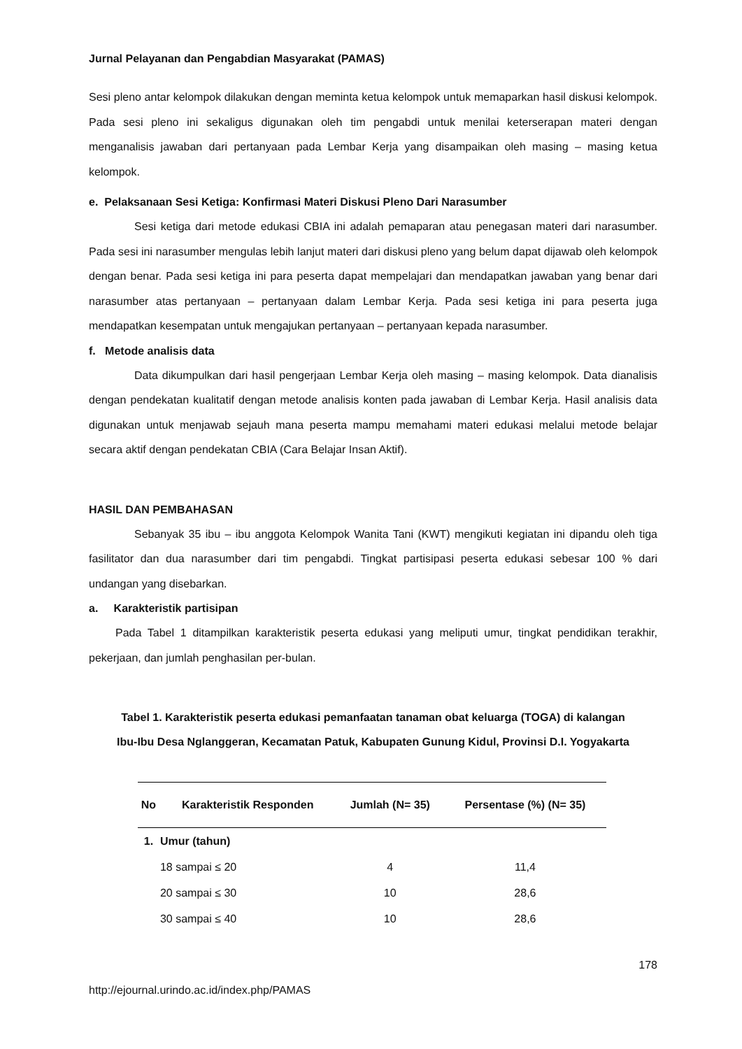Jurnal Pelayanan dan Pengabdian Masyarakat (PAMAS)
Sesi pleno antar kelompok dilakukan dengan meminta ketua kelompok untuk memaparkan hasil diskusi kelompok. Pada sesi pleno ini sekaligus digunakan oleh tim pengabdi untuk menilai keterserapan materi dengan menganalisis jawaban dari pertanyaan pada Lembar Kerja yang disampaikan oleh masing – masing ketua kelompok.
e. Pelaksanaan Sesi Ketiga: Konfirmasi Materi Diskusi Pleno Dari Narasumber
Sesi ketiga dari metode edukasi CBIA ini adalah pemaparan atau penegasan materi dari narasumber. Pada sesi ini narasumber mengulas lebih lanjut materi dari diskusi pleno yang belum dapat dijawab oleh kelompok dengan benar. Pada sesi ketiga ini para peserta dapat mempelajari dan mendapatkan jawaban yang benar dari narasumber atas pertanyaan – pertanyaan dalam Lembar Kerja. Pada sesi ketiga ini para peserta juga mendapatkan kesempatan untuk mengajukan pertanyaan – pertanyaan kepada narasumber.
f. Metode analisis data
Data dikumpulkan dari hasil pengerjaan Lembar Kerja oleh masing – masing kelompok. Data dianalisis dengan pendekatan kualitatif dengan metode analisis konten pada jawaban di Lembar Kerja. Hasil analisis data digunakan untuk menjawab sejauh mana peserta mampu memahami materi edukasi melalui metode belajar secara aktif dengan pendekatan CBIA (Cara Belajar Insan Aktif).
HASIL DAN PEMBAHASAN
Sebanyak 35 ibu – ibu anggota Kelompok Wanita Tani (KWT) mengikuti kegiatan ini dipandu oleh tiga fasilitator dan dua narasumber dari tim pengabdi. Tingkat partisipasi peserta edukasi sebesar 100 % dari undangan yang disebarkan.
a. Karakteristik partisipan
Pada Tabel 1 ditampilkan karakteristik peserta edukasi yang meliputi umur, tingkat pendidikan terakhir, pekerjaan, dan jumlah penghasilan per-bulan.
Tabel 1. Karakteristik peserta edukasi pemanfaatan tanaman obat keluarga (TOGA) di kalangan
Ibu-Ibu Desa Nglanggeran, Kecamatan Patuk, Kabupaten Gunung Kidul, Provinsi D.I. Yogyakarta
| No | Karakteristik Responden | Jumlah (N= 35) | Persentase (%) (N= 35) |
| --- | --- | --- | --- |
| 1. | Umur (tahun) | | |
| | 18 sampai ≤ 20 | 4 | 11,4 |
| | 20 sampai ≤ 30 | 10 | 28,6 |
| | 30 sampai ≤ 40 | 10 | 28,6 |
178
http://ejournal.urindo.ac.id/index.php/PAMAS